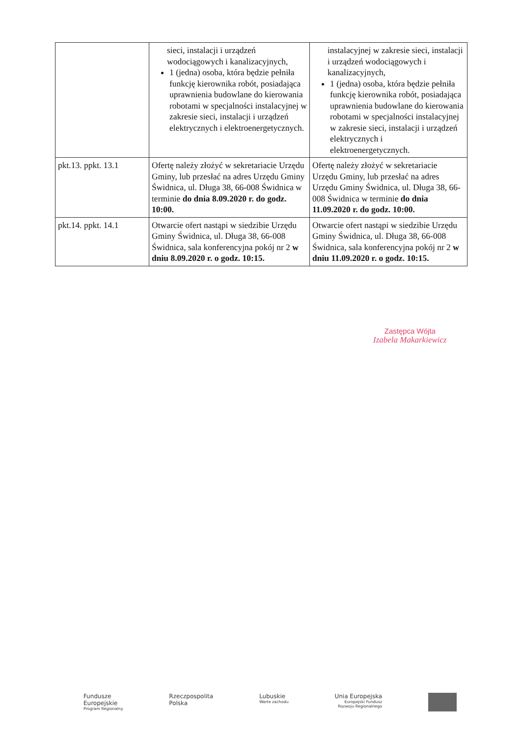| | sieci, instalacji i urządzeń wodociągowych i kanalizacyjnych, 1 (jedna) osoba, która będzie pełniła funkcję kierownika robót, posiadająca uprawnienia budowlane do kierowania robotami w specjalności instalacyjnej w zakresie sieci, instalacji i urządzeń elektrycznych i elektroenergetycznych. | instalacyjnej w zakresie sieci, instalacji i urządzeń wodociągowych i kanalizacyjnych, 1 (jedna) osoba, która będzie pełniła funkcję kierownika robót, posiadająca uprawnienia budowlane do kierowania robotami w specjalności instalacyjnej w zakresie sieci, instalacji i urządzeń elektrycznych i elektroenergetycznych. |
| pkt.13. ppkt. 13.1 | Ofertę należy złożyć w sekretariacie Urzędu Gminy, lub przesłać na adres Urzędu Gminy Świdnica, ul. Długa 38, 66-008 Świdnica w terminie do dnia 8.09.2020 r. do godz. 10:00. | Ofertę należy złożyć w sekretariacie Urzędu Gminy, lub przesłać na adres Urzędu Gminy Świdnica, ul. Długa 38, 66-008 Świdnica w terminie do dnia 11.09.2020 r. do godz. 10:00. |
| pkt.14. ppkt. 14.1 | Otwarcie ofert nastąpi w siedzibie Urzędu Gminy Świdnica, ul. Długa 38, 66-008 Świdnica, sala konferencyjna pokój nr 2 w dniu 8.09.2020 r. o godz. 10:15. | Otwarcie ofert nastąpi w siedzibie Urzędu Gminy Świdnica, ul. Długa 38, 66-008 Świdnica, sala konferencyjna pokój nr 2 w dniu 11.09.2020 r. o godz. 10:15. |
Zastępca Wójta
Izabela Makarkiewicz
Fundusze
Europejskie
Program Regionalny
Rzeczpospolita
Polska
Lubuskie
Warte zachodu
Unia Europejska
Europejski Fundusz
Rozwoju Regionalnego